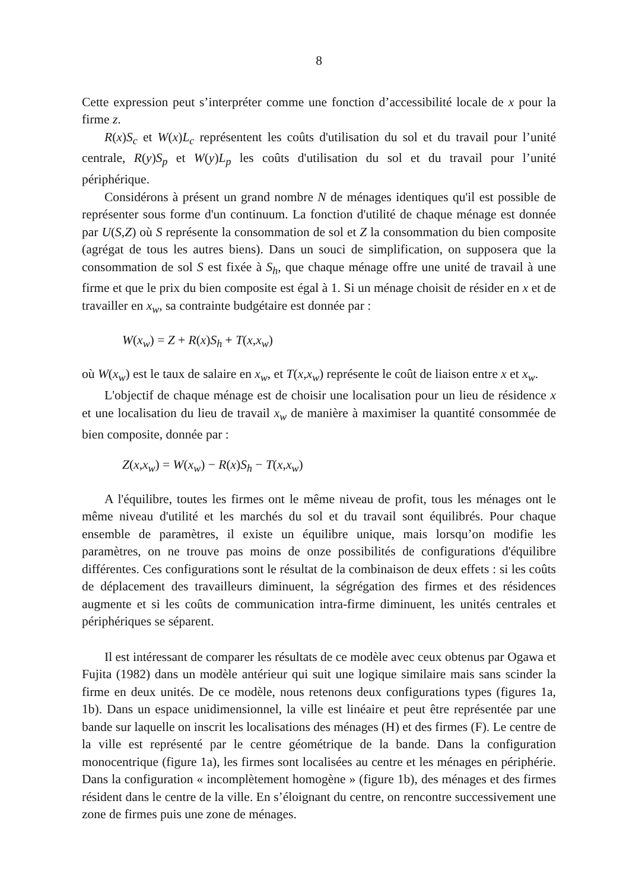8
Cette expression peut s’interpréter comme une fonction d’accessibilité locale de x pour la firme z.
R(x)S<sub>c</sub> et W(x)L<sub>c</sub> représentent les coûts d'utilisation du sol et du travail pour l’unité centrale, R(y)S<sub>p</sub> et W(y)L<sub>p</sub> les coûts d'utilisation du sol et du travail pour l’unité périphérique.
Considérons à présent un grand nombre N de ménages identiques qu'il est possible de représenter sous forme d'un continuum. La fonction d'utilité de chaque ménage est donnée par U(S,Z) où S représente la consommation de sol et Z la consommation du bien composite (agrégat de tous les autres biens). Dans un souci de simplification, on supposera que la consommation de sol S est fixée à S<sub>h</sub>, que chaque ménage offre une unité de travail à une firme et que le prix du bien composite est égal à 1. Si un ménage choisit de résider en x et de travailler en x<sub>w</sub>, sa contrainte budgétaire est donnée par :
W(x<sub>w</sub>) = Z + R(x)S<sub>h</sub> + T(x,x<sub>w</sub>)
où W(x<sub>w</sub>) est le taux de salaire en x<sub>w</sub>, et T(x,x<sub>w</sub>) représente le coût de liaison entre x et x<sub>w</sub>.
L'objectif de chaque ménage est de choisir une localisation pour un lieu de résidence x et une localisation du lieu de travail x<sub>w</sub> de manière à maximiser la quantité consommée de bien composite, donnée par :
Z(x,x<sub>w</sub>) = W(x<sub>w</sub>) − R(x)S<sub>h</sub> − T(x,x<sub>w</sub>)
A l'équilibre, toutes les firmes ont le même niveau de profit, tous les ménages ont le même niveau d'utilité et les marchés du sol et du travail sont équilibrés. Pour chaque ensemble de paramètres, il existe un équilibre unique, mais lorsqu’on modifie les paramètres, on ne trouve pas moins de onze possibilités de configurations d'équilibre différentes. Ces configurations sont le résultat de la combinaison de deux effets : si les coûts de déplacement des travailleurs diminuent, la ségrégation des firmes et des résidences augmente et si les coûts de communication intra-firme diminuent, les unités centrales et périphériques se séparent.
Il est intéressant de comparer les résultats de ce modèle avec ceux obtenus par Ogawa et Fujita (1982) dans un modèle antérieur qui suit une logique similaire mais sans scinder la firme en deux unités. De ce modèle, nous retenons deux configurations types (figures 1a, 1b). Dans un espace unidimensionnel, la ville est linéaire et peut être représentée par une bande sur laquelle on inscrit les localisations des ménages (H) et des firmes (F). Le centre de la ville est représenté par le centre géométrique de la bande. Dans la configuration monocentrique (figure 1a), les firmes sont localisées au centre et les ménages en périphérie. Dans la configuration « incomplètement homogène » (figure 1b), des ménages et des firmes résident dans le centre de la ville. En s’éloignant du centre, on rencontre successivement une zone de firmes puis une zone de ménages.